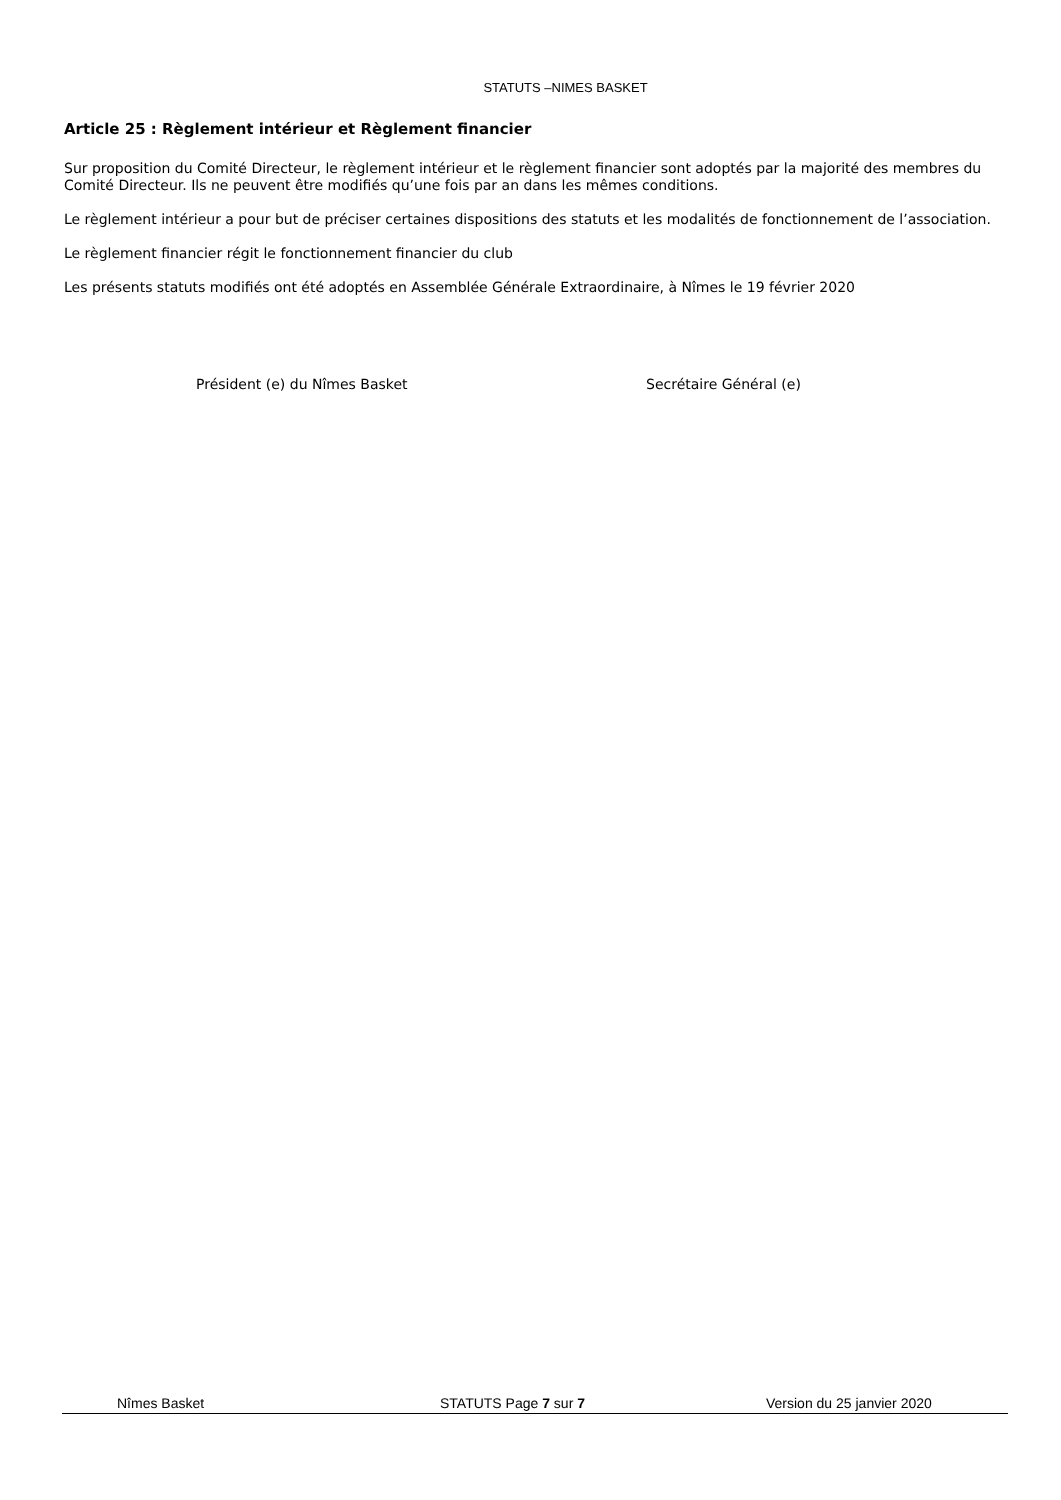STATUTS –NIMES BASKET
Article 25 : Règlement intérieur et Règlement financier
Sur proposition du Comité Directeur, le règlement intérieur et le règlement financier sont adoptés par la majorité des membres du Comité Directeur. Ils ne peuvent être modifiés qu’une fois par an dans les mêmes conditions.
Le règlement intérieur a pour but de préciser certaines dispositions des statuts et les modalités de fonctionnement de l’association.
Le règlement financier régit le fonctionnement financier du club
Les présents statuts modifiés ont été adoptés en Assemblée Générale Extraordinaire, à Nîmes le 19 février 2020
Président (e) du Nîmes Basket Secrétaire Général (e)
Nîmes Basket STATUTS Page 7 sur 7 Version du 25 janvier 2020